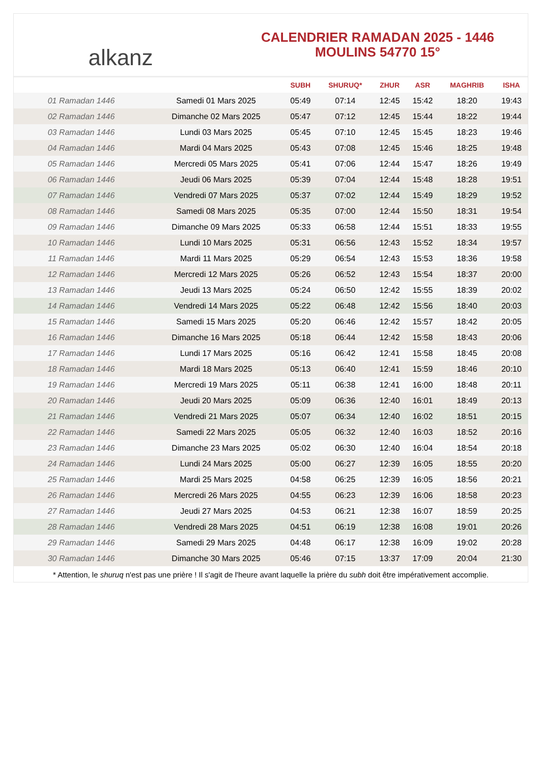alkanz
CALENDRIER RAMADAN 2025 - 1446
MOULINS 54770 15°
| | | SUBH | SHURUQ* | ZHUR | ASR | MAGHRIB | ISHA |
| --- | --- | --- | --- | --- | --- | --- | --- |
| 01 Ramadan 1446 | Samedi 01 Mars 2025 | 05:49 | 07:14 | 12:45 | 15:42 | 18:20 | 19:43 |
| 02 Ramadan 1446 | Dimanche 02 Mars 2025 | 05:47 | 07:12 | 12:45 | 15:44 | 18:22 | 19:44 |
| 03 Ramadan 1446 | Lundi 03 Mars 2025 | 05:45 | 07:10 | 12:45 | 15:45 | 18:23 | 19:46 |
| 04 Ramadan 1446 | Mardi 04 Mars 2025 | 05:43 | 07:08 | 12:45 | 15:46 | 18:25 | 19:48 |
| 05 Ramadan 1446 | Mercredi 05 Mars 2025 | 05:41 | 07:06 | 12:44 | 15:47 | 18:26 | 19:49 |
| 06 Ramadan 1446 | Jeudi 06 Mars 2025 | 05:39 | 07:04 | 12:44 | 15:48 | 18:28 | 19:51 |
| 07 Ramadan 1446 | Vendredi 07 Mars 2025 | 05:37 | 07:02 | 12:44 | 15:49 | 18:29 | 19:52 |
| 08 Ramadan 1446 | Samedi 08 Mars 2025 | 05:35 | 07:00 | 12:44 | 15:50 | 18:31 | 19:54 |
| 09 Ramadan 1446 | Dimanche 09 Mars 2025 | 05:33 | 06:58 | 12:44 | 15:51 | 18:33 | 19:55 |
| 10 Ramadan 1446 | Lundi 10 Mars 2025 | 05:31 | 06:56 | 12:43 | 15:52 | 18:34 | 19:57 |
| 11 Ramadan 1446 | Mardi 11 Mars 2025 | 05:29 | 06:54 | 12:43 | 15:53 | 18:36 | 19:58 |
| 12 Ramadan 1446 | Mercredi 12 Mars 2025 | 05:26 | 06:52 | 12:43 | 15:54 | 18:37 | 20:00 |
| 13 Ramadan 1446 | Jeudi 13 Mars 2025 | 05:24 | 06:50 | 12:42 | 15:55 | 18:39 | 20:02 |
| 14 Ramadan 1446 | Vendredi 14 Mars 2025 | 05:22 | 06:48 | 12:42 | 15:56 | 18:40 | 20:03 |
| 15 Ramadan 1446 | Samedi 15 Mars 2025 | 05:20 | 06:46 | 12:42 | 15:57 | 18:42 | 20:05 |
| 16 Ramadan 1446 | Dimanche 16 Mars 2025 | 05:18 | 06:44 | 12:42 | 15:58 | 18:43 | 20:06 |
| 17 Ramadan 1446 | Lundi 17 Mars 2025 | 05:16 | 06:42 | 12:41 | 15:58 | 18:45 | 20:08 |
| 18 Ramadan 1446 | Mardi 18 Mars 2025 | 05:13 | 06:40 | 12:41 | 15:59 | 18:46 | 20:10 |
| 19 Ramadan 1446 | Mercredi 19 Mars 2025 | 05:11 | 06:38 | 12:41 | 16:00 | 18:48 | 20:11 |
| 20 Ramadan 1446 | Jeudi 20 Mars 2025 | 05:09 | 06:36 | 12:40 | 16:01 | 18:49 | 20:13 |
| 21 Ramadan 1446 | Vendredi 21 Mars 2025 | 05:07 | 06:34 | 12:40 | 16:02 | 18:51 | 20:15 |
| 22 Ramadan 1446 | Samedi 22 Mars 2025 | 05:05 | 06:32 | 12:40 | 16:03 | 18:52 | 20:16 |
| 23 Ramadan 1446 | Dimanche 23 Mars 2025 | 05:02 | 06:30 | 12:40 | 16:04 | 18:54 | 20:18 |
| 24 Ramadan 1446 | Lundi 24 Mars 2025 | 05:00 | 06:27 | 12:39 | 16:05 | 18:55 | 20:20 |
| 25 Ramadan 1446 | Mardi 25 Mars 2025 | 04:58 | 06:25 | 12:39 | 16:05 | 18:56 | 20:21 |
| 26 Ramadan 1446 | Mercredi 26 Mars 2025 | 04:55 | 06:23 | 12:39 | 16:06 | 18:58 | 20:23 |
| 27 Ramadan 1446 | Jeudi 27 Mars 2025 | 04:53 | 06:21 | 12:38 | 16:07 | 18:59 | 20:25 |
| 28 Ramadan 1446 | Vendredi 28 Mars 2025 | 04:51 | 06:19 | 12:38 | 16:08 | 19:01 | 20:26 |
| 29 Ramadan 1446 | Samedi 29 Mars 2025 | 04:48 | 06:17 | 12:38 | 16:09 | 19:02 | 20:28 |
| 30 Ramadan 1446 | Dimanche 30 Mars 2025 | 05:46 | 07:15 | 13:37 | 17:09 | 20:04 | 21:30 |
* Attention, le shuruq n'est pas une prière ! Il s'agit de l'heure avant laquelle la prière du subh doit être impérativement accomplie.